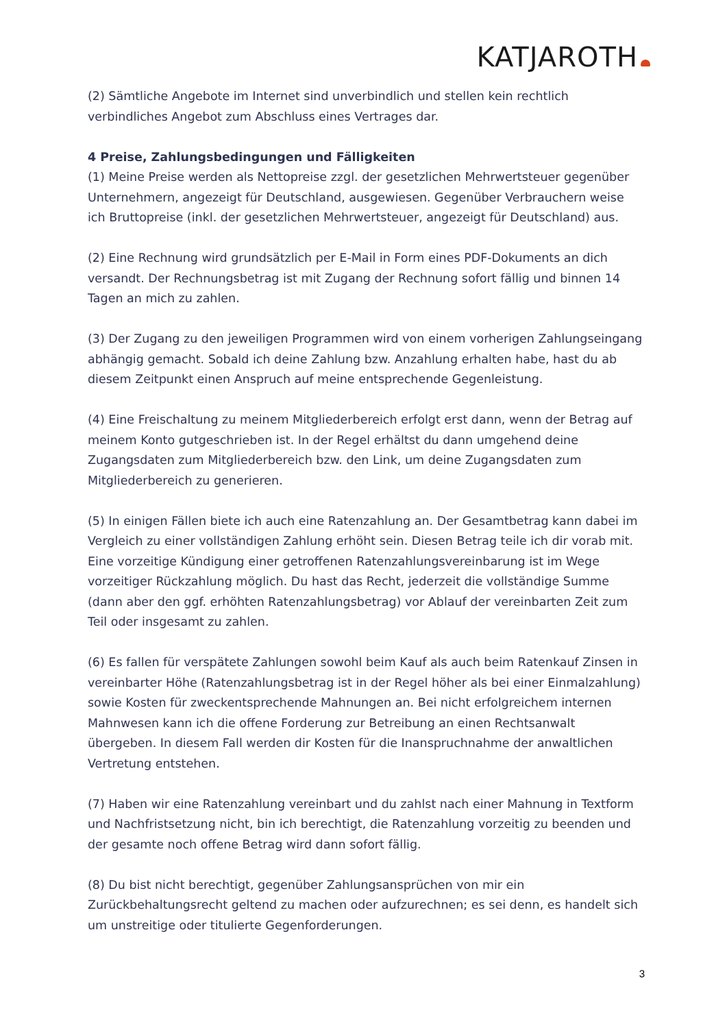KATJAROTH
(2) Sämtliche Angebote im Internet sind unverbindlich und stellen kein rechtlich verbindliches Angebot zum Abschluss eines Vertrages dar.
4 Preise, Zahlungsbedingungen und Fälligkeiten
(1) Meine Preise werden als Nettopreise zzgl. der gesetzlichen Mehrwertsteuer gegenüber Unternehmern, angezeigt für Deutschland, ausgewiesen. Gegenüber Verbrauchern weise ich Bruttopreise (inkl. der gesetzlichen Mehrwertsteuer, angezeigt für Deutschland) aus.
(2) Eine Rechnung wird grundsätzlich per E-Mail in Form eines PDF-Dokuments an dich versandt. Der Rechnungsbetrag ist mit Zugang der Rechnung sofort fällig und binnen 14 Tagen an mich zu zahlen.
(3) Der Zugang zu den jeweiligen Programmen wird von einem vorherigen Zahlungseingang abhängig gemacht. Sobald ich deine Zahlung bzw. Anzahlung erhalten habe, hast du ab diesem Zeitpunkt einen Anspruch auf meine entsprechende Gegenleistung.
(4) Eine Freischaltung zu meinem Mitgliederbereich erfolgt erst dann, wenn der Betrag auf meinem Konto gutgeschrieben ist. In der Regel erhältst du dann umgehend deine Zugangsdaten zum Mitgliederbereich bzw. den Link, um deine Zugangsdaten zum Mitgliederbereich zu generieren.
(5) In einigen Fällen biete ich auch eine Ratenzahlung an. Der Gesamtbetrag kann dabei im Vergleich zu einer vollständigen Zahlung erhöht sein. Diesen Betrag teile ich dir vorab mit. Eine vorzeitige Kündigung einer getroffenen Ratenzahlungsvereinbarung ist im Wege vorzeitiger Rückzahlung möglich. Du hast das Recht, jederzeit die vollständige Summe (dann aber den ggf. erhöhten Ratenzahlungsbetrag) vor Ablauf der vereinbarten Zeit zum Teil oder insgesamt zu zahlen.
(6) Es fallen für verspätete Zahlungen sowohl beim Kauf als auch beim Ratenkauf Zinsen in vereinbarter Höhe (Ratenzahlungsbetrag ist in der Regel höher als bei einer Einmalzahlung) sowie Kosten für zweckentsprechende Mahnungen an. Bei nicht erfolgreichem internen Mahnwesen kann ich die offene Forderung zur Betreibung an einen Rechtsanwalt übergeben. In diesem Fall werden dir Kosten für die Inanspruchnahme der anwaltlichen Vertretung entstehen.
(7) Haben wir eine Ratenzahlung vereinbart und du zahlst nach einer Mahnung in Textform und Nachfristsetzung nicht, bin ich berechtigt, die Ratenzahlung vorzeitig zu beenden und der gesamte noch offene Betrag wird dann sofort fällig.
(8) Du bist nicht berechtigt, gegenüber Zahlungsansprüchen von mir ein Zurückbehaltungsrecht geltend zu machen oder aufzurechnen; es sei denn, es handelt sich um unstreitige oder titulierte Gegenforderungen.
3